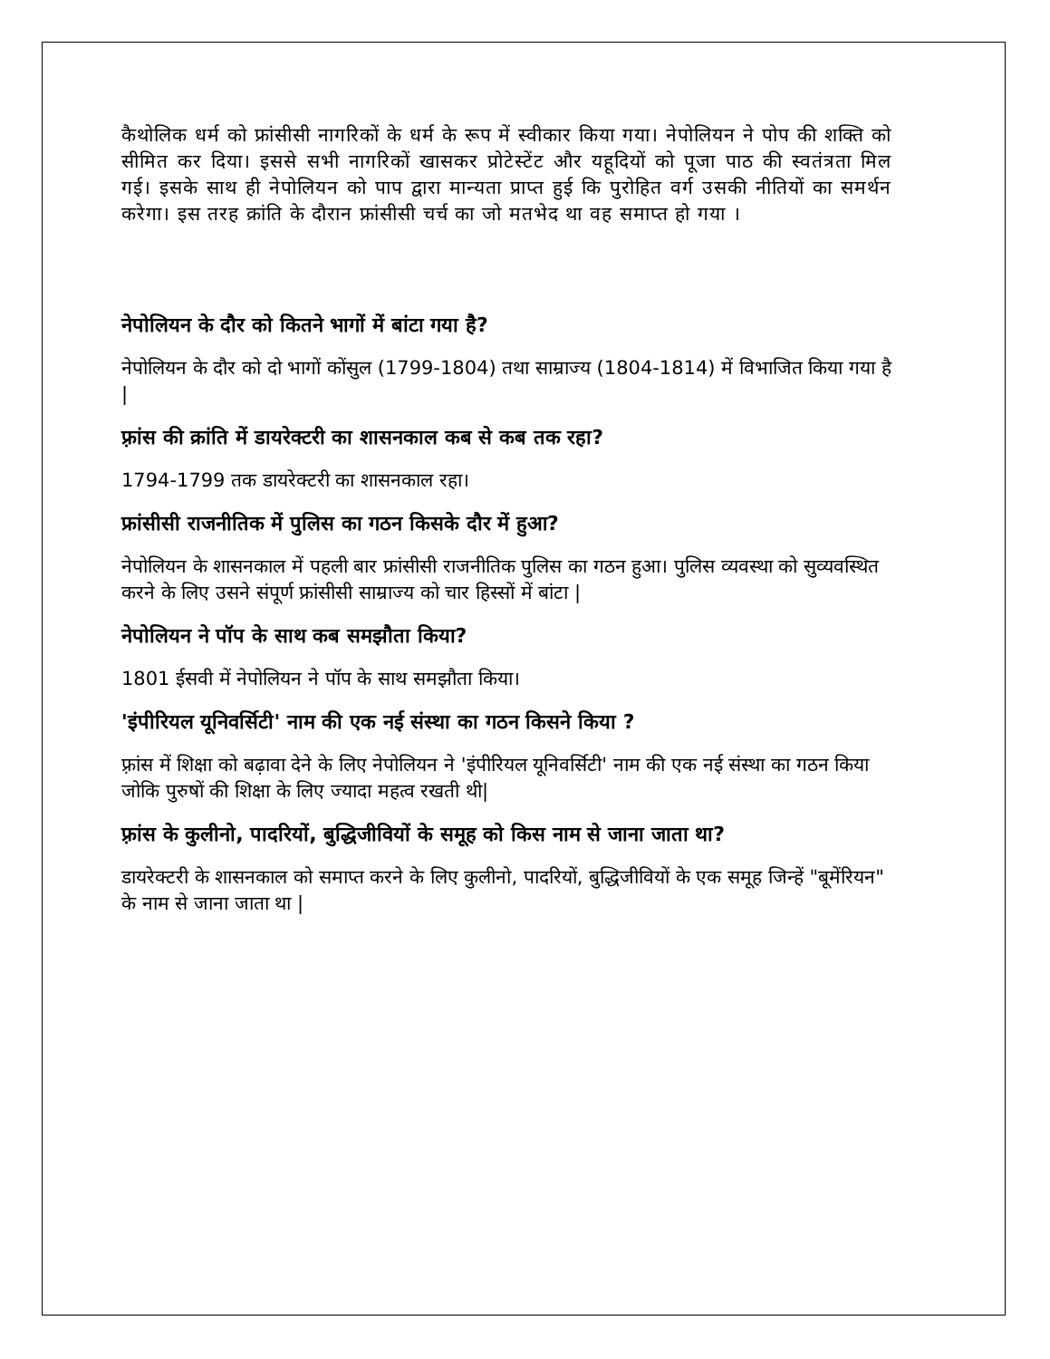कैथोलिक धर्म को फ्रांसीसी नागरिकों के धर्म के रूप में स्वीकार किया गया। नेपोलियन ने पोप की शक्ति को सीमित कर दिया। इससे सभी नागरिकों खासकर प्रोटेस्टेंट और यहूदियों को पूजा पाठ की स्वतंत्रता मिल गई। इसके साथ ही नेपोलियन को पाप द्वारा मान्यता प्राप्त हुई कि पुरोहित वर्ग उसकी नीतियों का समर्थन करेगा। इस तरह क्रांति के दौरान फ्रांसीसी चर्च का जो मतभेद था वह समाप्त हो गया ।
नेपोलियन के दौर को कितने भागों में बांटा गया है?
नेपोलियन के दौर को दो भागों कोंसुल (1799-1804) तथा साम्राज्य (1804-1814) में विभाजित किया गया है |
फ़्रांस की क्रांति में डायरेक्टरी का शासनकाल कब से कब तक रहा?
1794-1799 तक डायरेक्टरी का शासनकाल रहा।
फ्रांसीसी राजनीतिक में पुलिस का गठन किसके दौर में हुआ?
नेपोलियन के शासनकाल में पहली बार फ्रांसीसी राजनीतिक पुलिस का गठन हुआ। पुलिस व्यवस्था को सुव्यवस्थित करने के लिए उसने संपूर्ण फ्रांसीसी साम्राज्य को चार हिस्सों में बांटा |
नेपोलियन ने पॉप के साथ कब समझौता किया?
1801 ईसवी में नेपोलियन ने पॉप के साथ समझौता किया।
'इंपीरियल यूनिवर्सिटी' नाम की एक नई संस्था का गठन किसने किया ?
फ़्रांस में शिक्षा को बढ़ावा देने के लिए नेपोलियन ने 'इंपीरियल यूनिवर्सिटी' नाम की एक नई संस्था का गठन किया जोकि पुरुषों की शिक्षा के लिए ज्यादा महत्व रखती थी|
फ़्रांस के कुलीनो, पादरियों, बुद्धिजीवियों के समूह को किस नाम से जाना जाता था?
डायरेक्टरी के शासनकाल को समाप्त करने के लिए कुलीनो, पादरियों, बुद्धिजीवियों के एक समूह जिन्हें "बूमेंरियन" के नाम से जाना जाता था |